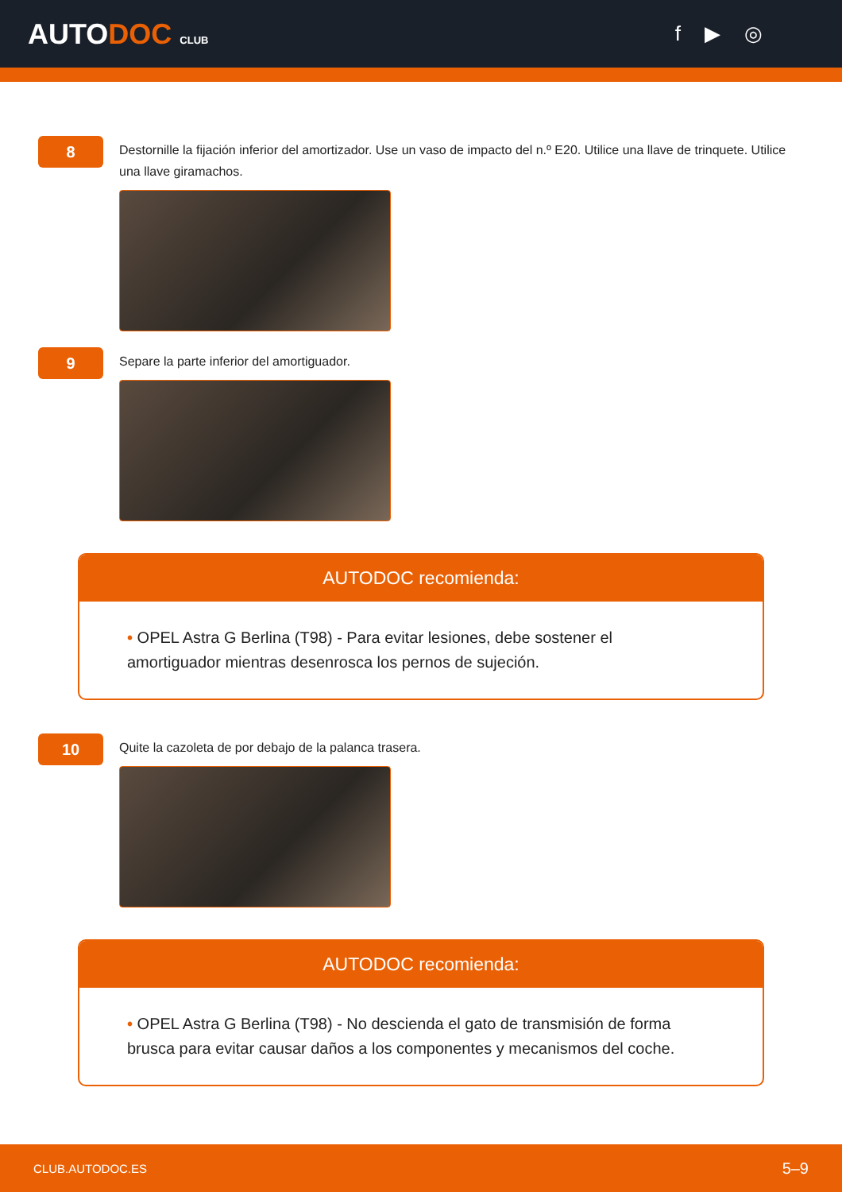AUTODOC CLUB
f ▶ ◎
8
Destornille la fijación inferior del amortizador. Use un vaso de impacto del n.º E20. Utilice una llave de trinquete. Utilice una llave giramachos.
9
Separe la parte inferior del amortiguador.
AUTODOC recomienda:
• OPEL Astra G Berlina (T98) - Para evitar lesiones, debe sostener el amortiguador mientras desenrosca los pernos de sujeción.
10
Quite la cazoleta de por debajo de la palanca trasera.
AUTODOC recomienda:
• OPEL Astra G Berlina (T98) - No descienda el gato de transmisión de forma brusca para evitar causar daños a los componentes y mecanismos del coche.
CLUB.AUTODOC.ES 5–9